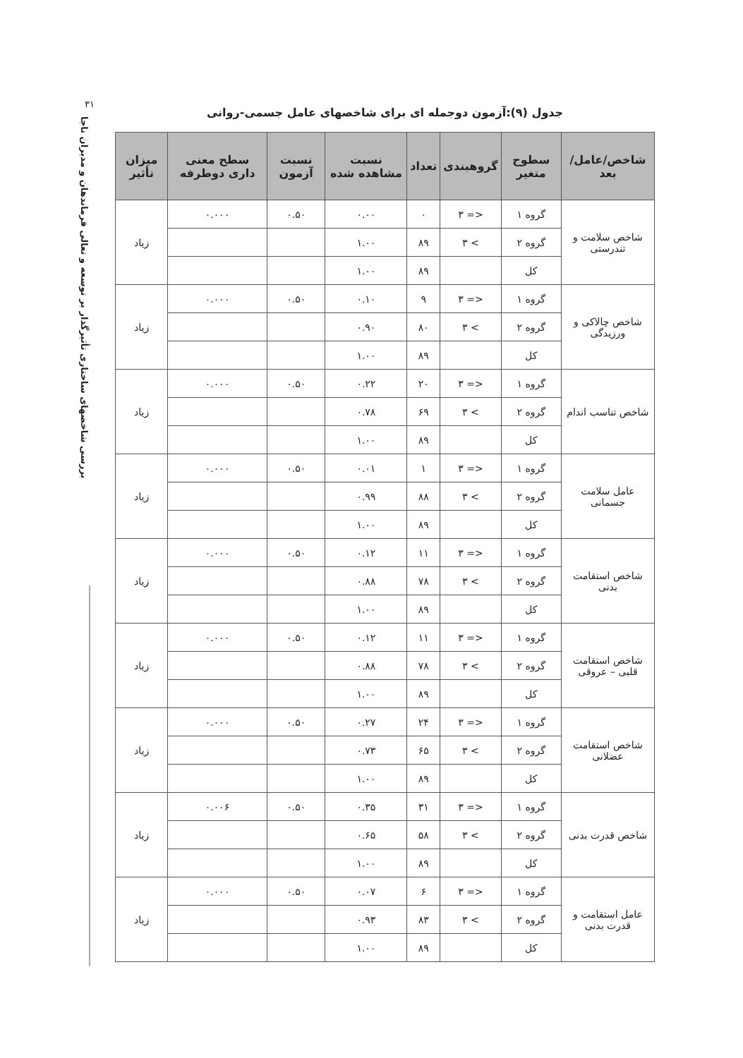۳۱
بررسی شاخصهای ساختاری تأثیرگذار بر توسعه و تعالی فرماندهان و مدیران ناجا
جدول (۹):آزمون دوجمله ای برای شاخصهای عامل جسمی-روانی
| شاخص/عامل/بعد | سطوح متغیر | گروهبندی | تعداد | نسبت مشاهده شده | نسبت آزمون | سطح معنی داری دوطرفه | میزان تأثیر |
| --- | --- | --- | --- | --- | --- | --- | --- |
| شاخص سلامت و تندرستی | گروه ۱ | <= ۳ | ۰ | ۰.۰۰ | ۰.۵۰ | ۰.۰۰۰ | زیاد |
| | گروه ۲ | > ۳ | ۸۹ | ۱.۰۰ | | | |
| | کل | | ۸۹ | ۱.۰۰ | | | |
| شاخص چالاکی و ورزیدگی | گروه ۱ | <= ۳ | ۹ | ۰.۱۰ | ۰.۵۰ | ۰.۰۰۰ | زیاد |
| | گروه ۲ | > ۳ | ۸۰ | ۰.۹۰ | | | |
| | کل | | ۸۹ | ۱.۰۰ | | | |
| شاخص تناسب اندام | گروه ۱ | <= ۳ | ۲۰ | ۰.۲۲ | ۰.۵۰ | ۰.۰۰۰ | زیاد |
| | گروه ۲ | > ۳ | ۶۹ | ۰.۷۸ | | | |
| | کل | | ۸۹ | ۱.۰۰ | | | |
| عامل سلامت جسمانی | گروه ۱ | <= ۳ | ۱ | ۰.۰۱ | ۰.۵۰ | ۰.۰۰۰ | زیاد |
| | گروه ۲ | > ۳ | ۸۸ | ۰.۹۹ | | | |
| | کل | | ۸۹ | ۱.۰۰ | | | |
| شاخص استقامت بدنی | گروه ۱ | <= ۳ | ۱۱ | ۰.۱۲ | ۰.۵۰ | ۰.۰۰۰ | زیاد |
| | گروه ۲ | > ۳ | ۷۸ | ۰.۸۸ | | | |
| | کل | | ۸۹ | ۱.۰۰ | | | |
| شاخص استقامت قلبی – عروقی | گروه ۱ | <= ۳ | ۱۱ | ۰.۱۲ | ۰.۵۰ | ۰.۰۰۰ | زیاد |
| | گروه ۲ | > ۳ | ۷۸ | ۰.۸۸ | | | |
| | کل | | ۸۹ | ۱.۰۰ | | | |
| شاخص استقامت عضلانی | گروه ۱ | <= ۳ | ۲۴ | ۰.۲۷ | ۰.۵۰ | ۰.۰۰۰ | زیاد |
| | گروه ۲ | > ۳ | ۶۵ | ۰.۷۳ | | | |
| | کل | | ۸۹ | ۱.۰۰ | | | |
| شاخص قدرت بدنی | گروه ۱ | <= ۳ | ۳۱ | ۰.۳۵ | ۰.۵۰ | ۰.۰۰۶ | زیاد |
| | گروه ۲ | > ۳ | ۵۸ | ۰.۶۵ | | | |
| | کل | | ۸۹ | ۱.۰۰ | | | |
| عامل استقامت و قدرت بدنی | گروه ۱ | <= ۳ | ۶ | ۰.۰۷ | ۰.۵۰ | ۰.۰۰۰ | زیاد |
| | گروه ۲ | > ۳ | ۸۳ | ۰.۹۳ | | | |
| | کل | | ۸۹ | ۱.۰۰ | | | |